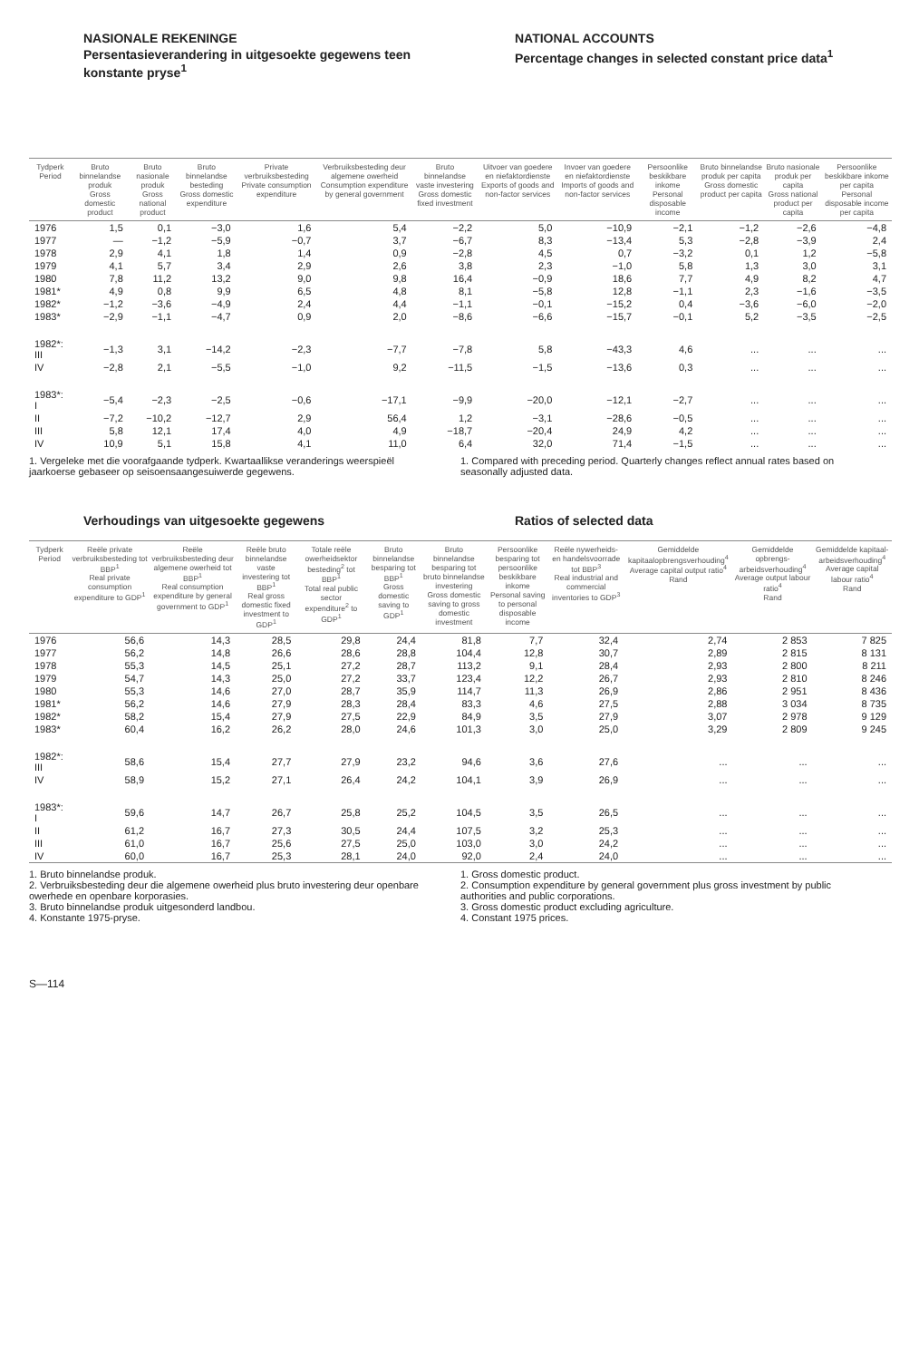NASIONALE REKENINGE
Persentasieverandering in uitgesoekte gegewens teen konstante pryse<sup>1</sup>
NATIONAL ACCOUNTS
Percentage changes in selected constant price data<sup>1</sup>
| Tydperk Period | Bruto binnelandse produk Gross domestic product | Bruto nasionale produk Gross national product | Bruto binnelandse besteding Gross domestic expenditure | Private verbruiksbesteding Private consumption expenditure | Verbruiksbesteding deur algemene owerheid Consumption expenditure by general government | Bruto binnelandse vaste investering Gross domestic fixed investment | Uitvoer van goedere en niefaktordienste Exports of goods and non-factor services | Invoer van goedere en niefaktordienste Imports of goods and non-factor services | Persoonlike beskikbare inkome Personal disposable income | Bruto binnelandse produk per capita Gross domestic product per capita | Bruto nasionale produk per capita Gross national product per capita | Persoonlike beskikbare inkome per capita Personal disposable income per capita |
| --- | --- | --- | --- | --- | --- | --- | --- | --- | --- | --- | --- | --- |
| 1976 | 1,5 | 0,1 | −3,0 | 1,6 | 5,4 | −2,2 | 5,0 | −10,9 | −2,1 | −1,2 | −2,6 | −4,8 |
| 1977 | — | −1,2 | −5,9 | −0,7 | 3,7 | −6,7 | 8,3 | −13,4 | 5,3 | −2,8 | −3,9 | 2,4 |
| 1978 | 2,9 | 4,1 | 1,8 | 1,4 | 0,9 | −2,8 | 4,5 | 0,7 | −3,2 | 0,1 | 1,2 | −5,8 |
| 1979 | 4,1 | 5,7 | 3,4 | 2,9 | 2,6 | 3,8 | 2,3 | −1,0 | 5,8 | 1,3 | 3,0 | 3,1 |
| 1980 | 7,8 | 11,2 | 13,2 | 9,0 | 9,8 | 16,4 | −0,9 | 18,6 | 7,7 | 4,9 | 8,2 | 4,7 |
| 1981* | 4,9 | 0,8 | 9,9 | 6,5 | 4,8 | 8,1 | −5,8 | 12,8 | −1,1 | 2,3 | −1,6 | −3,5 |
| 1982* | −1,2 | −3,6 | −4,9 | 2,4 | 4,4 | −1,1 | −0,1 | −15,2 | 0,4 | −3,6 | −6,0 | −2,0 |
| 1983* | −2,9 | −1,1 | −4,7 | 0,9 | 2,0 | −8,6 | −6,6 | −15,7 | −0,1 | 5,2 | −3,5 | −2,5 |
| 1982*: III | −1,3 | 3,1 | −14,2 | −2,3 | −7,7 | −7,8 | 5,8 | −43,3 | 4,6 | ... | ... | ... |
| IV | −2,8 | 2,1 | −5,5 | −1,0 | 9,2 | −11,5 | −1,5 | −13,6 | 0,3 | ... | ... | ... |
| 1983*: I | −5,4 | −2,3 | −2,5 | −0,6 | −17,1 | −9,9 | −20,0 | −12,1 | −2,7 | ... | ... | ... |
| II | −7,2 | −10,2 | −12,7 | 2,9 | 56,4 | 1,2 | −3,1 | −28,6 | −0,5 | ... | ... | ... |
| III | 5,8 | 12,1 | 17,4 | 4,0 | 4,9 | −18,7 | −20,4 | 24,9 | 4,2 | ... | ... | ... |
| IV | 10,9 | 5,1 | 15,8 | 4,1 | 11,0 | 6,4 | 32,0 | 71,4 | −1,5 | ... | ... | ... |
1. Vergeleke met die voorafgaande tydperk. Kwartaallikse veranderings weerspieël jaarkoerse gebaseer op seisoensaangesuiwerde gegewens.
1. Compared with preceding period. Quarterly changes reflect annual rates based on seasonally adjusted data.
Verhoudings van uitgesoekte gegewens Ratios of selected data
| Tydperk Period | Reële private verbruiksbesteding tot BBP<sup>1</sup> Real private consumption expenditure to GDP<sup>1</sup> | Reële verbruiksbesteding deur algemene owerheid tot BBP<sup>1</sup> Real consumption expenditure by general government to GDP<sup>1</sup> | Reële bruto binnelandse vaste investering tot BBP<sup>1</sup> Real gross domestic fixed investment to GDP<sup>1</sup> | Totale reële owerheidsektor besteding<sup>2</sup> tot BBP<sup>1</sup> Total real public sector expenditure<sup>2</sup> to GDP<sup>1</sup> | Bruto binnelandse besparing tot BBP<sup>1</sup> Gross domestic saving to GDP<sup>1</sup> | Bruto binnelandse besparing tot bruto binnelandse investering Gross domestic saving to gross domestic investment | Persoonlike besparing tot persoonlike beskikbare inkome Personal saving to personal disposable income | Reële nywerheids- en handelsvoorrade tot BBP<sup>3</sup> Real industrial and commercial inventories to GDP<sup>3</sup> | Gemiddelde kapitaalopbrengsverhouding<sup>4</sup> Average capital output ratio<sup>4</sup> Rand | Gemiddelde opbrengs-arbeidsverhouding<sup>4</sup> Average output labour ratio<sup>4</sup> Rand | Gemiddelde kapitaal-arbeidsverhouding<sup>4</sup> Average capital labour ratio<sup>4</sup> Rand |
| --- | --- | --- | --- | --- | --- | --- | --- | --- | --- | --- | --- |
| 1976 | 56,6 | 14,3 | 28,5 | 29,8 | 24,4 | 81,8 | 7,7 | 32,4 | 2,74 | 2 853 | 7 825 |
| 1977 | 56,2 | 14,8 | 26,6 | 28,6 | 28,8 | 104,4 | 12,8 | 30,7 | 2,89 | 2 815 | 8 131 |
| 1978 | 55,3 | 14,5 | 25,1 | 27,2 | 28,7 | 113,2 | 9,1 | 28,4 | 2,93 | 2 800 | 8 211 |
| 1979 | 54,7 | 14,3 | 25,0 | 27,2 | 33,7 | 123,4 | 12,2 | 26,7 | 2,93 | 2 810 | 8 246 |
| 1980 | 55,3 | 14,6 | 27,0 | 28,7 | 35,9 | 114,7 | 11,3 | 26,9 | 2,86 | 2 951 | 8 436 |
| 1981* | 56,2 | 14,6 | 27,9 | 28,3 | 28,4 | 83,3 | 4,6 | 27,5 | 2,88 | 3 034 | 8 735 |
| 1982* | 58,2 | 15,4 | 27,9 | 27,5 | 22,9 | 84,9 | 3,5 | 27,9 | 3,07 | 2 978 | 9 129 |
| 1983* | 60,4 | 16,2 | 26,2 | 28,0 | 24,6 | 101,3 | 3,0 | 25,0 | 3,29 | 2 809 | 9 245 |
| 1982*: III | 58,6 | 15,4 | 27,7 | 27,9 | 23,2 | 94,6 | 3,6 | 27,6 | ... | ... | ... |
| IV | 58,9 | 15,2 | 27,1 | 26,4 | 24,2 | 104,1 | 3,9 | 26,9 | ... | ... | ... |
| 1983*: I | 59,6 | 14,7 | 26,7 | 25,8 | 25,2 | 104,5 | 3,5 | 26,5 | ... | ... | ... |
| II | 61,2 | 16,7 | 27,3 | 30,5 | 24,4 | 107,5 | 3,2 | 25,3 | ... | ... | ... |
| III | 61,0 | 16,7 | 25,6 | 27,5 | 25,0 | 103,0 | 3,0 | 24,2 | ... | ... | ... |
| IV | 60,0 | 16,7 | 25,3 | 28,1 | 24,0 | 92,0 | 2,4 | 24,0 | ... | ... | ... |
1. Bruto binnelandse produk.
2. Verbruiksbesteding deur die algemene owerheid plus bruto investering deur openbare owerhede en openbare korporasies.
3. Bruto binnelandse produk uitgesonderd landbou.
4. Konstante 1975-pryse.
1. Gross domestic product.
2. Consumption expenditure by general government plus gross investment by public authorities and public corporations.
3. Gross domestic product excluding agriculture.
4. Constant 1975 prices.
S—114